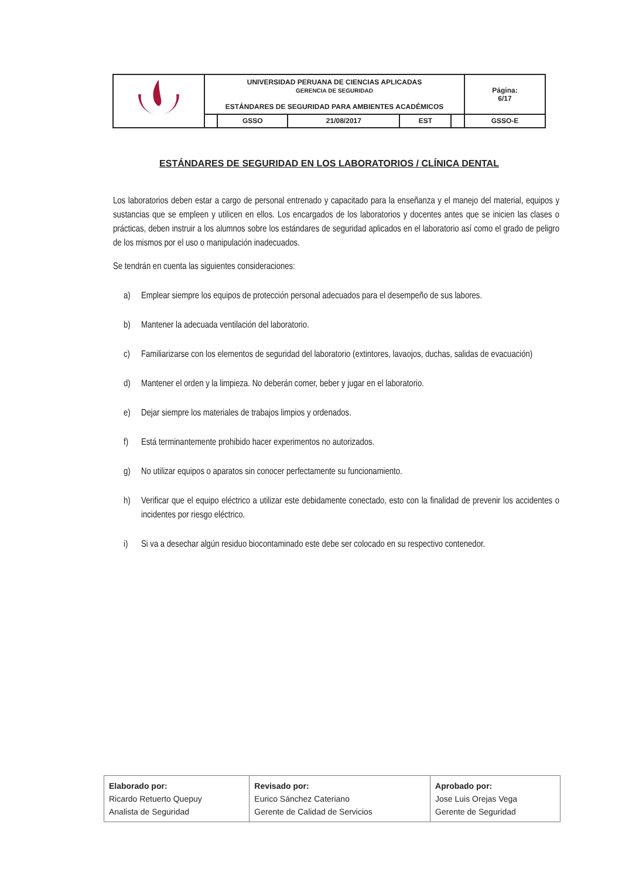| | UNIVERSIDAD PERUANA DE CIENCIAS APLICADAS GERENCIA DE SEGURIDAD ESTÁNDARES DE SEGURIDAD PARA AMBIENTES ACADÉMICOS | | | | | Página: 6/17 |
| | | GSSO | 21/08/2017 | EST | | GSSO-E |
ESTÁNDARES DE SEGURIDAD EN LOS LABORATORIOS / CLÍNICA DENTAL
Los laboratorios deben estar a cargo de personal entrenado y capacitado para la enseñanza y el manejo del material, equipos y sustancias que se empleen y utilicen en ellos. Los encargados de los laboratorios y docentes antes que se inicien las clases o prácticas, deben instruir a los alumnos sobre los estándares de seguridad aplicados en el laboratorio así como el grado de peligro de los mismos por el uso o manipulación inadecuados.
Se tendrán en cuenta las siguientes consideraciones:
a) Emplear siempre los equipos de protección personal adecuados para el desempeño de sus labores.
b) Mantener la adecuada ventilación del laboratorio.
c) Familiarizarse con los elementos de seguridad del laboratorio (extintores, lavaojos, duchas, salidas de evacuación)
d) Mantener el orden y la limpieza. No deberán comer, beber y jugar en el laboratorio.
e) Dejar siempre los materiales de trabajos limpios y ordenados.
f) Está terminantemente prohibido hacer experimentos no autorizados.
g) No utilizar equipos o aparatos sin conocer perfectamente su funcionamiento.
h) Verificar que el equipo eléctrico a utilizar este debidamente conectado, esto con la finalidad de prevenir los accidentes o incidentes por riesgo eléctrico.
i) Si va a desechar algún residuo biocontaminado este debe ser colocado en su respectivo contenedor.
| Elaborado por: Ricardo Retuerto Quepuy Analista de Seguridad | Revisado por: Eurico Sánchez Cateriano Gerente de Calidad de Servicios | Aprobado por: Jose Luis Orejas Vega Gerente de Seguridad |